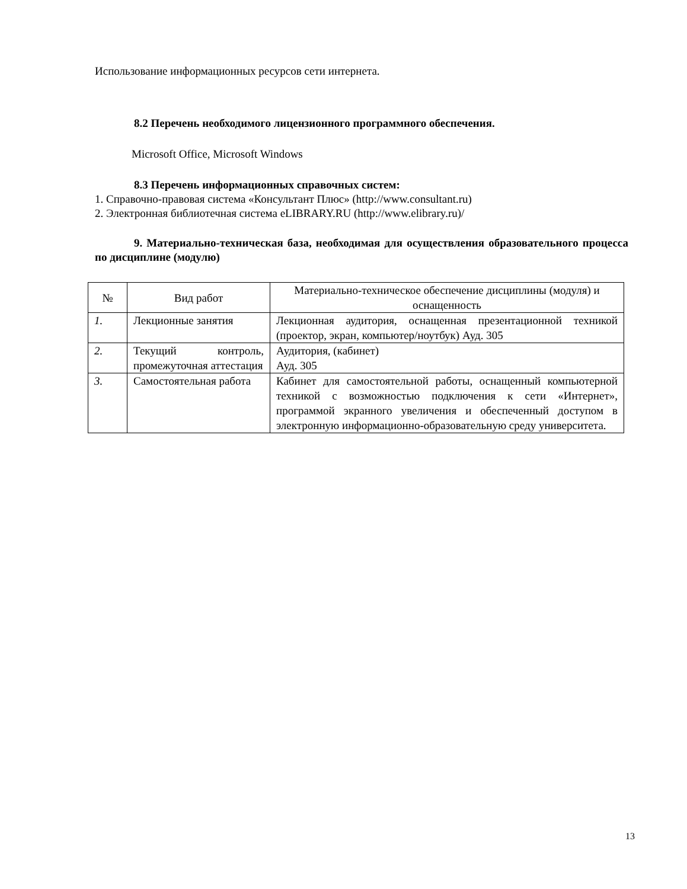Использование информационных ресурсов сети интернета.
8.2 Перечень необходимого лицензионного программного обеспечения.
Microsoft Office, Microsoft Windows
8.3 Перечень информационных справочных систем:
1. Справочно-правовая система «Консультант Плюс» (http://www.consultant.ru)
2. Электронная библиотечная система eLIBRARY.RU (http://www.elibrary.ru)/
9. Материально-техническая база, необходимая для осуществления образовательного процесса по дисциплине (модулю)
| № | Вид работ | Материально-техническое обеспечение дисциплины (модуля) и оснащенность |
| 1. | Лекционные занятия | Лекционная аудитория, оснащенная презентационной техникой (проектор, экран, компьютер/ноутбук) Ауд. 305 |
| 2. | Текущий контроль, промежуточная аттестация | Аудитория, (кабинет) Ауд. 305 |
| 3. | Самостоятельная работа | Кабинет для самостоятельной работы, оснащенный компьютерной техникой с возможностью подключения к сети «Интернет», программой экранного увеличения и обеспеченный доступом в электронную информационно-образовательную среду университета. |
13